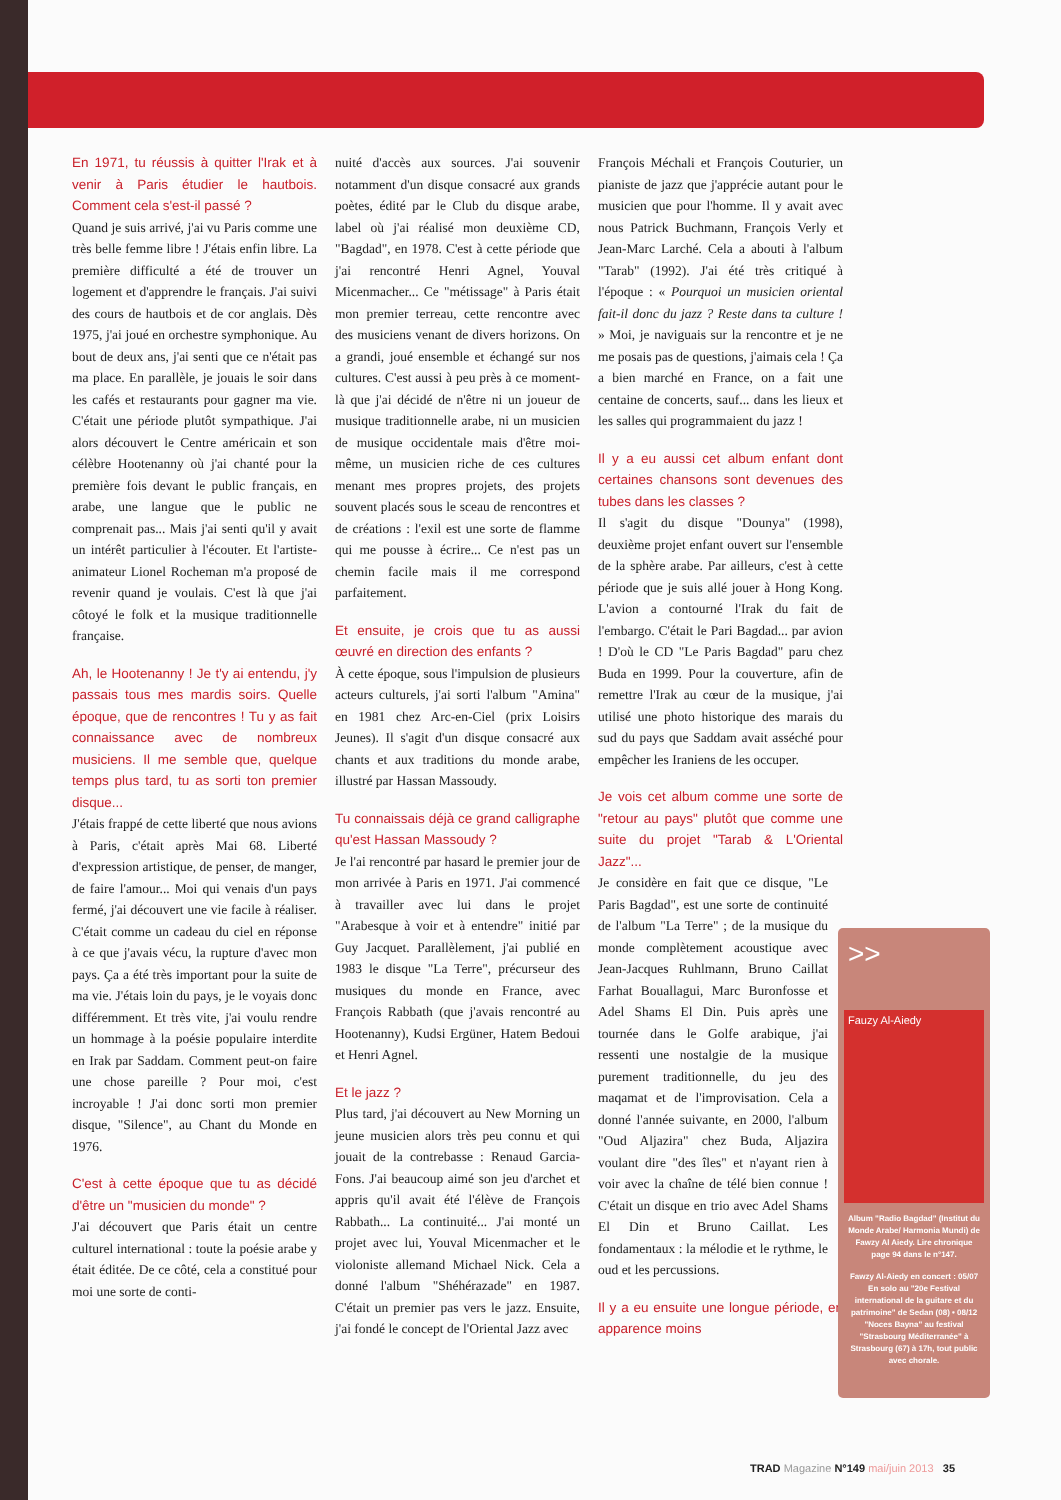En 1971, tu réussis à quitter l'Irak et à venir à Paris étudier le hautbois. Comment cela s'est-il passé ?
Quand je suis arrivé, j'ai vu Paris comme une très belle femme libre ! J'étais enfin libre. La première difficulté a été de trouver un logement et d'apprendre le français. J'ai suivi des cours de hautbois et de cor anglais. Dès 1975, j'ai joué en orchestre symphonique. Au bout de deux ans, j'ai senti que ce n'était pas ma place. En parallèle, je jouais le soir dans les cafés et restaurants pour gagner ma vie. C'était une période plutôt sympathique. J'ai alors découvert le Centre américain et son célèbre Hootenanny où j'ai chanté pour la première fois devant le public français, en arabe, une langue que le public ne comprenait pas... Mais j'ai senti qu'il y avait un intérêt particulier à l'écouter. Et l'artiste-animateur Lionel Rocheman m'a proposé de revenir quand je voulais. C'est là que j'ai côtoyé le folk et la musique traditionnelle française.
Ah, le Hootenanny ! Je t'y ai entendu, j'y passais tous mes mardis soirs. Quelle époque, que de rencontres ! Tu y as fait connaissance avec de nombreux musiciens. Il me semble que, quelque temps plus tard, tu as sorti ton premier disque...
J'étais frappé de cette liberté que nous avions à Paris, c'était après Mai 68. Liberté d'expression artistique, de penser, de manger, de faire l'amour... Moi qui venais d'un pays fermé, j'ai découvert une vie facile à réaliser. C'était comme un cadeau du ciel en réponse à ce que j'avais vécu, la rupture d'avec mon pays. Ça a été très important pour la suite de ma vie. J'étais loin du pays, je le voyais donc différemment. Et très vite, j'ai voulu rendre un hommage à la poésie populaire interdite en Irak par Saddam. Comment peut-on faire une chose pareille ? Pour moi, c'est incroyable ! J'ai donc sorti mon premier disque, "Silence", au Chant du Monde en 1976.
C'est à cette époque que tu as décidé d'être un "musicien du monde" ?
J'ai découvert que Paris était un centre culturel international : toute la poésie arabe y était éditée. De ce côté, cela a constitué pour moi une sorte de conti-
nuité d'accès aux sources. J'ai souvenir notamment d'un disque consacré aux grands poètes, édité par le Club du disque arabe, label où j'ai réalisé mon deuxième CD, "Bagdad", en 1978. C'est à cette période que j'ai rencontré Henri Agnel, Youval Micenmacher... Ce "métissage" à Paris était mon premier terreau, cette rencontre avec des musiciens venant de divers horizons. On a grandi, joué ensemble et échangé sur nos cultures. C'est aussi à peu près à ce moment-là que j'ai décidé de n'être ni un joueur de musique traditionnelle arabe, ni un musicien de musique occidentale mais d'être moi-même, un musicien riche de ces cultures menant mes propres projets, des projets souvent placés sous le sceau de rencontres et de créations : l'exil est une sorte de flamme qui me pousse à écrire... Ce n'est pas un chemin facile mais il me correspond parfaitement.
Et ensuite, je crois que tu as aussi œuvré en direction des enfants ?
À cette époque, sous l'impulsion de plusieurs acteurs culturels, j'ai sorti l'album "Amina" en 1981 chez Arc-en-Ciel (prix Loisirs Jeunes). Il s'agit d'un disque consacré aux chants et aux traditions du monde arabe, illustré par Hassan Massoudy.
Tu connaissais déjà ce grand calligraphe qu'est Hassan Massoudy ?
Je l'ai rencontré par hasard le premier jour de mon arrivée à Paris en 1971. J'ai commencé à travailler avec lui dans le projet "Arabesque à voir et à entendre" initié par Guy Jacquet. Parallèlement, j'ai publié en 1983 le disque "La Terre", précurseur des musiques du monde en France, avec François Rabbath (que j'avais rencontré au Hootenanny), Kudsi Ergüner, Hatem Bedoui et Henri Agnel.
Et le jazz ?
Plus tard, j'ai découvert au New Morning un jeune musicien alors très peu connu et qui jouait de la contrebasse : Renaud Garcia-Fons. J'ai beaucoup aimé son jeu d'archet et appris qu'il avait été l'élève de François Rabbath... La continuité... J'ai monté un projet avec lui, Youval Micenmacher et le violoniste allemand Michael Nick. Cela a donné l'album "Shéhérazade" en 1987. C'était un premier pas vers le jazz. Ensuite, j'ai fondé le concept de l'Oriental Jazz avec
François Méchali et François Couturier, un pianiste de jazz que j'apprécie autant pour le musicien que pour l'homme. Il y avait avec nous Patrick Buchmann, François Verly et Jean-Marc Larché. Cela a abouti à l'album "Tarab" (1992). J'ai été très critiqué à l'époque : « Pourquoi un musicien oriental fait-il donc du jazz ? Reste dans ta culture ! » Moi, je naviguais sur la rencontre et je ne me posais pas de questions, j'aimais cela ! Ça a bien marché en France, on a fait une centaine de concerts, sauf... dans les lieux et les salles qui programmaient du jazz !
Il y a eu aussi cet album enfant dont certaines chansons sont devenues des tubes dans les classes ?
Il s'agit du disque "Dounya" (1998), deuxième projet enfant ouvert sur l'ensemble de la sphère arabe. Par ailleurs, c'est à cette période que je suis allé jouer à Hong Kong. L'avion a contourné l'Irak du fait de l'embargo. C'était le Pari Bagdad... par avion ! D'où le CD "Le Paris Bagdad" paru chez Buda en 1999. Pour la couverture, afin de remettre l'Irak au cœur de la musique, j'ai utilisé une photo historique des marais du sud du pays que Saddam avait asséché pour empêcher les Iraniens de les occuper.
Je vois cet album comme une sorte de "retour au pays" plutôt que comme une suite du projet "Tarab & L'Oriental Jazz"...
Je considère en fait que ce disque, "Le Paris Bagdad", est une sorte de continuité de l'album "La Terre" ; de la musique du monde complètement acoustique avec Jean-Jacques Ruhlmann, Bruno Caillat Farhat Bouallagui, Marc Buronfosse et Adel Shams El Din. Puis après une tournée dans le Golfe arabique, j'ai ressenti une nostalgie de la musique purement traditionnelle, du jeu des maqamat et de l'improvisation. Cela a donné l'année suivante, en 2000, l'album "Oud Aljazira" chez Buda, Aljazira voulant dire "des îles" et n'ayant rien à voir avec la chaîne de télé bien connue ! C'était un disque en trio avec Adel Shams El Din et Bruno Caillat. Les fondamentaux : la mélodie et le rythme, le oud et les percussions.
Il y a eu ensuite une longue période, en apparence moins
>>
Fauzy Al-Aiedy
Album "Radio Bagdad" (Institut du Monde Arabe/ Harmonia Mundi) de Fawzy Al Aiedy. Lire chronique page 94 dans le n°147.
Fawzy Al-Aiedy en concert : 05/07 En solo au "20e Festival international de la guitare et du patrimoine" de Sedan (08) • 08/12 "Noces Bayna" au festival "Strasbourg Méditerranée" à Strasbourg (67) à 17h, tout public avec chorale.
TRAD Magazine N°149 mai/juin 2013 35